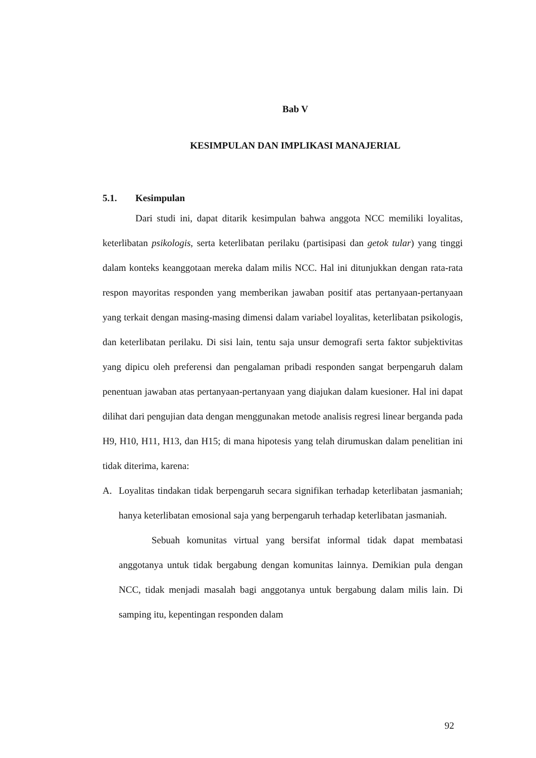Bab V
KESIMPULAN DAN IMPLIKASI MANAJERIAL
5.1. Kesimpulan
Dari studi ini, dapat ditarik kesimpulan bahwa anggota NCC memiliki loyalitas, keterlibatan psikologis, serta keterlibatan perilaku (partisipasi dan getok tular) yang tinggi dalam konteks keanggotaan mereka dalam milis NCC. Hal ini ditunjukkan dengan rata-rata respon mayoritas responden yang memberikan jawaban positif atas pertanyaan-pertanyaan yang terkait dengan masing-masing dimensi dalam variabel loyalitas, keterlibatan psikologis, dan keterlibatan perilaku. Di sisi lain, tentu saja unsur demografi serta faktor subjektivitas yang dipicu oleh preferensi dan pengalaman pribadi responden sangat berpengaruh dalam penentuan jawaban atas pertanyaan-pertanyaan yang diajukan dalam kuesioner. Hal ini dapat dilihat dari pengujian data dengan menggunakan metode analisis regresi linear berganda pada H9, H10, H11, H13, dan H15; di mana hipotesis yang telah dirumuskan dalam penelitian ini tidak diterima, karena:
A. Loyalitas tindakan tidak berpengaruh secara signifikan terhadap keterlibatan jasmaniah; hanya keterlibatan emosional saja yang berpengaruh terhadap keterlibatan jasmaniah.
Sebuah komunitas virtual yang bersifat informal tidak dapat membatasi anggotanya untuk tidak bergabung dengan komunitas lainnya. Demikian pula dengan NCC, tidak menjadi masalah bagi anggotanya untuk bergabung dalam milis lain. Di samping itu, kepentingan responden dalam
92